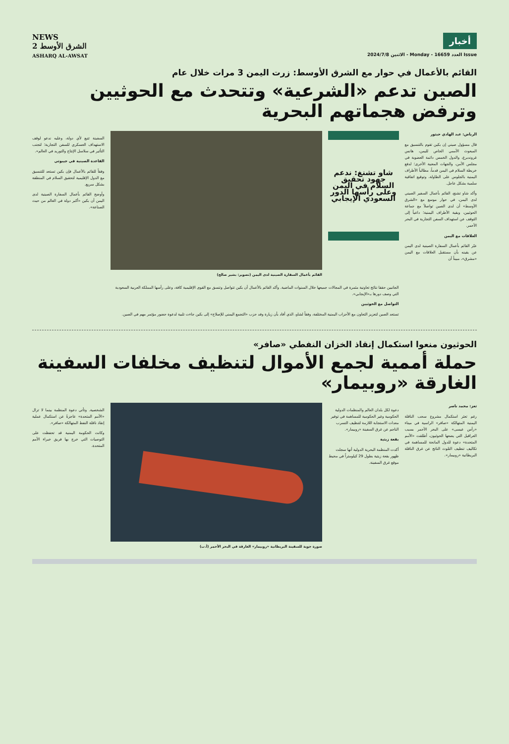NEWS
2 الشرق الأوسط
ASHARQ AL-AWSAT
أخبار
الاثنين 2024/7/8 - Monday - العدد 16659 Issue
القائم بالأعمال في حوار مع الشرق الأوسط: زرت اليمن 3 مرات خلال عام
الصين تدعم «الشرعية» وتتحدث مع الحوثيين وترفض هجماتهم البحرية
الرياض: عبد الهادي حبتور
قال مسؤول صيني إن بكين تقوم بالتنسيق مع المبعوث الأممي الخاص لليمن، هانس غروندبرغ، والدول الخمس دائمة العضوية في مجلس الأمن، والجهات المعنية الأخرى؛ لدفع خريطة السلام في اليمن قدماً، مطالباً الأطراف اليمنية بالجلوس على الطاولة، وتوقيع اتفاقية سلمية بشكل عاجل.
وأكد شاو تشنغ، القائم بأعمال السفير الصيني لدى اليمن، في حوار موسع مع «الشرق الأوسط» أن لدى الصين تواصلاً مع جماعة الحوثيين، وبقية الأطراف اليمنية؛ داعياً إلى التوقف عن استهداف السفن التجارية في البحر الأحمر.
العلاقات مع اليمن
عبّر القائم بأعمال السفارة الصينية لدى اليمن عن يقينه بأن مستقبل العلاقات مع اليمن «مشرق»، مبيناً أن
شاو تشنغ: ندعم جهود تحقيق السلام في اليمن وعلى رأسها الدور السعودي الإيجابي
القائم بأعمال السفارة الصينية لدى اليمن (تصوير: بشير صالح)
الجانبين حققا نتائج تعاونية مثمرة في المجالات جميعها خلال السنوات الماضية. وأكد القائم بالأعمال أن بكين تتواصل وتنسق مع القوى الإقليمية كافة، وعلى رأسها المملكة العربية السعودية التي وصف دورها بـ«الإيجابي».
التواصل مع الحوثيين
تستعد الصين لتعزيز التعاون مع الأحزاب اليمنية المختلفة، وفقاً لشاو، الذي أفاد بأن زيارة وفد حزب «التجمع اليمني للإصلاح» إلى بكين جاءت تلبية لدعوة حضور مؤتمر مهم في الصين.
السفينة تتبع لأي دولة، وعليه ندعو لوقف الاستهداف العسكري للسفن التجارية؛ لتجنب التأثير في سلاسل الإنتاج والتوريد في العالم».
القاعدة الصينية في جيبوتي
وفقاً للقائم بالأعمال فإن بكين تستعد للتنسيق مع الدول الإقليمية لتحقيق السلام في المنطقة بشكل سريع.
وأوضح القائم بأعمال السفارة الصينية لدى اليمن أن بكين «أكبر دولة في العالم من حيث الصناعة».
الحوثيون منعوا استكمال إنقاذ الخزان النفطي «صافر»
حملة أممية لجمع الأموال لتنظيف مخلفات السفينة الغارقة «روبيمار»
تعز: محمد ناصر
رغم تعثر استكمال مشروع سحب الناقلة اليمنية المتهالكة «صافر» الراسية في ميناء «رأس عيسى» على البحر الأحمر بسبب العراقيل التي يضعها الحوثيون، أطلقت «الأمم المتحدة» دعوة للدول المانحة للمساهمة في تكاليف تنظيف التلوث الناتج عن غرق الناقلة البريطانية «روبيمار».
دعوة لكل بلدان العالم والمنظمات الدولية الحكومية وغير الحكومية للمساهمة في توفير معدات الاستجابة اللازمة لتنظيف التسرب الناجم عن غرق السفينة «روبيمار».
بقعة زيتية
أكدت المنظمة البحرية الدولية أنها سجلت ظهور بقعة زيتية بطول 29 كيلومتراً في محيط موقع غرق السفينة.
صورة جوية للسفينة البريطانية «روبيمار» الغارقة في البحر الأحمر (أ.ب)
الشخصية. وتأتي دعوة المنظمة بينما لا تزال «الأمم المتحدة» عاجزةً عن استكمال عملية إنقاذ ناقلة النفط المتهالكة «صافر».
وكانت الحكومة اليمنية قد تحفظت على التوصيات التي خرج بها فريق خبراء الأمم المتحدة.